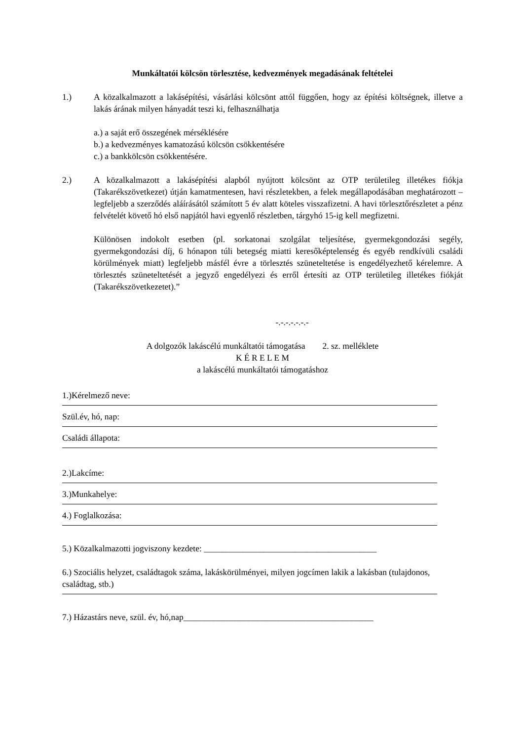Munkáltatói kölcsön törlesztése, kedvezmények megadásának feltételei
1.) A közalkalmazott a lakásépítési, vásárlási kölcsönt attól függően, hogy az építési költségnek, illetve a lakás árának milyen hányadát teszi ki, felhasználhatja
a.) a saját erő összegének mérséklésére
b.) a kedvezményes kamatozású kölcsön csökkentésére
c.) a bankkölcsön csökkentésére.
2.) A közalkalmazott a lakásépítési alapból nyújtott kölcsönt az OTP területileg illetékes fiókja (Takarékszövetkezet) útján kamatmentesen, havi részletekben, a felek megállapodásában meghatározott – legfeljebb a szerződés aláírásától számított 5 év alatt köteles visszafizetni. A havi törlesztőrészletet a pénz felvételét követő hó első napjától havi egyenlő részletben, tárgyhó 15-ig kell megfizetni.
Különösen indokolt esetben (pl. sorkatonai szolgálat teljesítése, gyermekgondozási segély, gyermekgondozási díj, 6 hónapon túli betegség miatti keresőképtelenség és egyéb rendkívüli családi körülmények miatt) legfeljebb másfél évre a törlesztés szüneteltetése is engedélyezhető kérelemre. A törlesztés szüneteltetését a jegyző engedélyezi és erről értesíti az OTP területileg illetékes fiókját (Takarékszövetkezetet).”
-.-.-.-.-.-.-
A dolgozók lakáscélú munkáltatói támogatása 2. sz. melléklete
K É R E L E M
a lakáscélú munkáltatói támogatáshoz
1.)Kérelmező neve:
Szül.év, hó, nap:
Családi állapota:
2.)Lakcíme:
3.)Munkahelye:
4.) Foglalkozása:
5.) Közalkalmazotti jogviszony kezdete: ________________________________________
6.) Szociális helyzet, családtagok száma, lakáskörülményei, milyen jogcímen lakik a lakásban (tulajdonos, családtag, stb.)
7.) Házastárs neve, szül. év, hó,nap____________________________________________